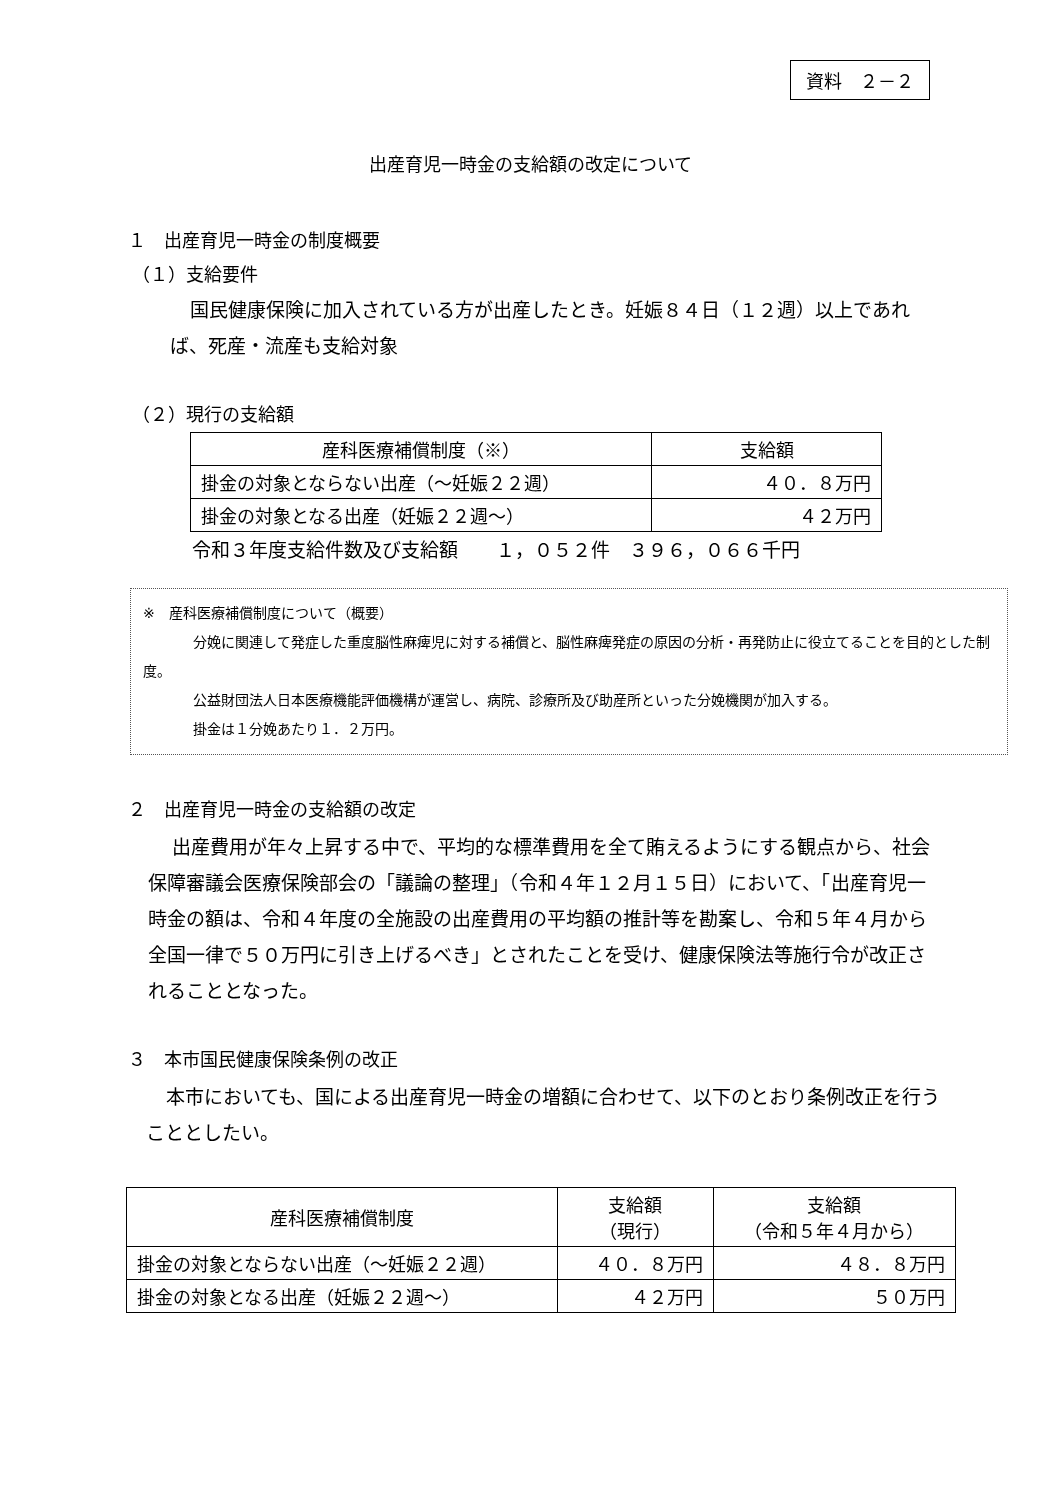資料　２－２
出産育児一時金の支給額の改定について
１　出産育児一時金の制度概要
（１）支給要件
国民健康保険に加入されている方が出産したとき。妊娠８４日（１２週）以上であれば、死産・流産も支給対象
（２）現行の支給額
| 産科医療補償制度（※） | 支給額 |
| --- | --- |
| 掛金の対象とならない出産（～妊娠２２週） | ４０．８万円 |
| 掛金の対象となる出産（妊娠２２週～） | ４２万円 |
令和３年度支給件数及び支給額　　１，０５２件　３９６，０６６千円
※　産科医療補償制度について（概要）
分娩に関連して発症した重度脳性麻痺児に対する補償と、脳性麻痺発症の原因の分析・再発防止に役立てることを目的とした制度。
公益財団法人日本医療機能評価機構が運営し、病院、診療所及び助産所といった分娩機関が加入する。
掛金は１分娩あたり１．２万円。
２　出産育児一時金の支給額の改定
出産費用が年々上昇する中で、平均的な標準費用を全て賄えるようにする観点から、社会保障審議会医療保険部会の「議論の整理」（令和４年１２月１５日）において、「出産育児一時金の額は、令和４年度の全施設の出産費用の平均額の推計等を勘案し、令和５年４月から全国一律で５０万円に引き上げるべき」とされたことを受け、健康保険法等施行令が改正されることとなった。
３　本市国民健康保険条例の改正
本市においても、国による出産育児一時金の増額に合わせて、以下のとおり条例改正を行うこととしたい。
| 産科医療補償制度 | 支給額 （現行） | 支給額 （令和５年４月から） |
| --- | --- | --- |
| 掛金の対象とならない出産（～妊娠２２週） | ４０．８万円 | ４８．８万円 |
| 掛金の対象となる出産（妊娠２２週～） | ４２万円 | ５０万円 |